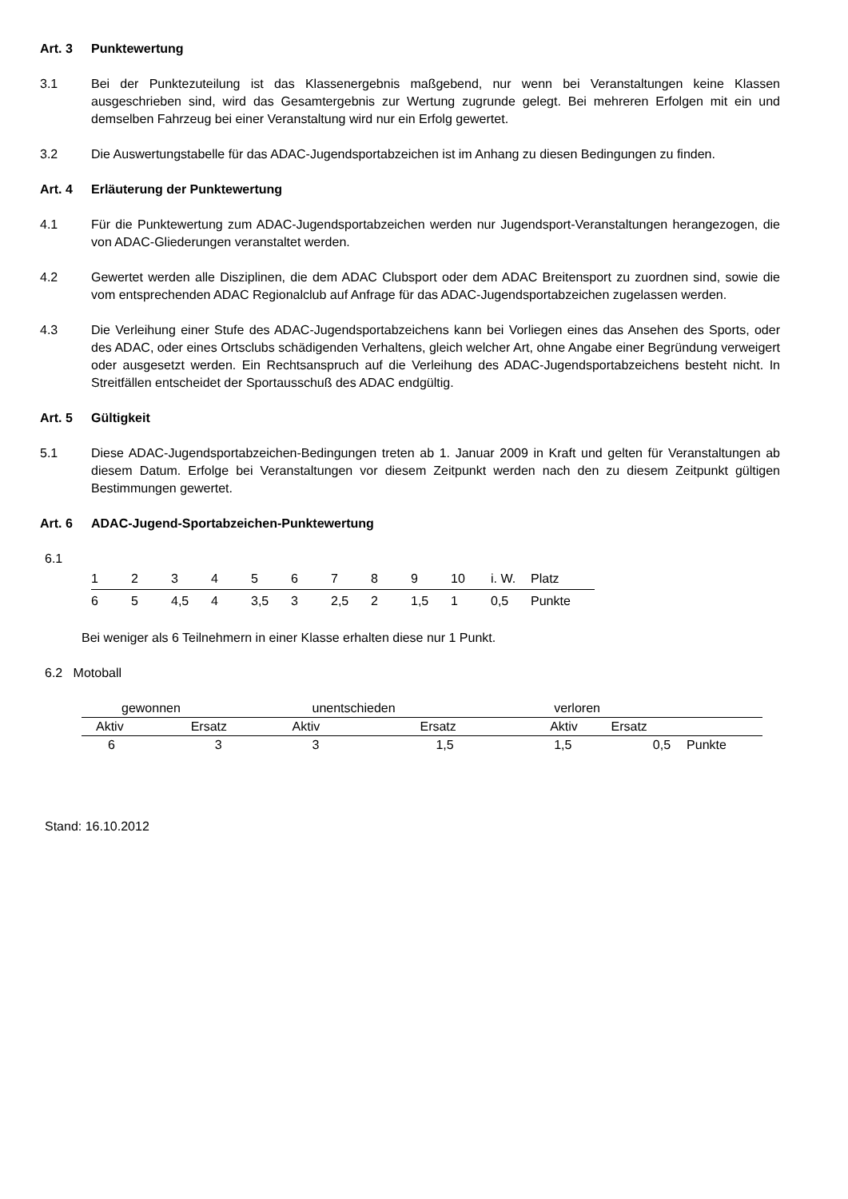Art. 3 Punktewertung
3.1 Bei der Punktezuteilung ist das Klassenergebnis maßgebend, nur wenn bei Veranstaltungen keine Klassen ausgeschrieben sind, wird das Gesamtergebnis zur Wertung zugrunde gelegt. Bei mehreren Erfolgen mit ein und demselben Fahrzeug bei einer Veranstaltung wird nur ein Erfolg gewertet.
3.2 Die Auswertungstabelle für das ADAC-Jugendsportabzeichen ist im Anhang zu diesen Bedingungen zu finden.
Art. 4 Erläuterung der Punktewertung
4.1 Für die Punktewertung zum ADAC-Jugendsportabzeichen werden nur Jugendsport-Veranstaltungen herangezogen, die von ADAC-Gliederungen veranstaltet werden.
4.2 Gewertet werden alle Disziplinen, die dem ADAC Clubsport oder dem ADAC Breitensport zu zuordnen sind, sowie die vom entsprechenden ADAC Regionalclub auf Anfrage für das ADAC-Jugendsportabzeichen zugelassen werden.
4.3 Die Verleihung einer Stufe des ADAC-Jugendsportabzeichens kann bei Vorliegen eines das Ansehen des Sports, oder des ADAC, oder eines Ortsclubs schädigenden Verhaltens, gleich welcher Art, ohne Angabe einer Begründung verweigert oder ausgesetzt werden. Ein Rechtsanspruch auf die Verleihung des ADAC-Jugendsportabzeichens besteht nicht. In Streitfällen entscheidet der Sportausschuß des ADAC endgültig.
Art. 5 Gültigkeit
5.1 Diese ADAC-Jugendsportabzeichen-Bedingungen treten ab 1. Januar 2009 in Kraft und gelten für Veranstaltungen ab diesem Datum. Erfolge bei Veranstaltungen vor diesem Zeitpunkt werden nach den zu diesem Zeitpunkt gültigen Bestimmungen gewertet.
Art. 6 ADAC-Jugend-Sportabzeichen-Punktewertung
6.1
| 1 | 2 | 3 | 4 | 5 | 6 | 7 | 8 | 9 | 10 | i. W. | Platz |
| 6 | 5 | 4,5 | 4 | 3,5 | 3 | 2,5 | 2 | 1,5 | 1 | 0,5 | Punkte |
Bei weniger als 6 Teilnehmern in einer Klasse erhalten diese nur 1 Punkt.
6.2 Motoball
| gewonnen | | unentschieden | | verloren | | |
| Aktiv | Ersatz | Aktiv | Ersatz | Aktiv | Ersatz | |
| 6 | 3 | 3 | 1,5 | 1,5 | 0,5 | Punkte |
Stand: 16.10.2012